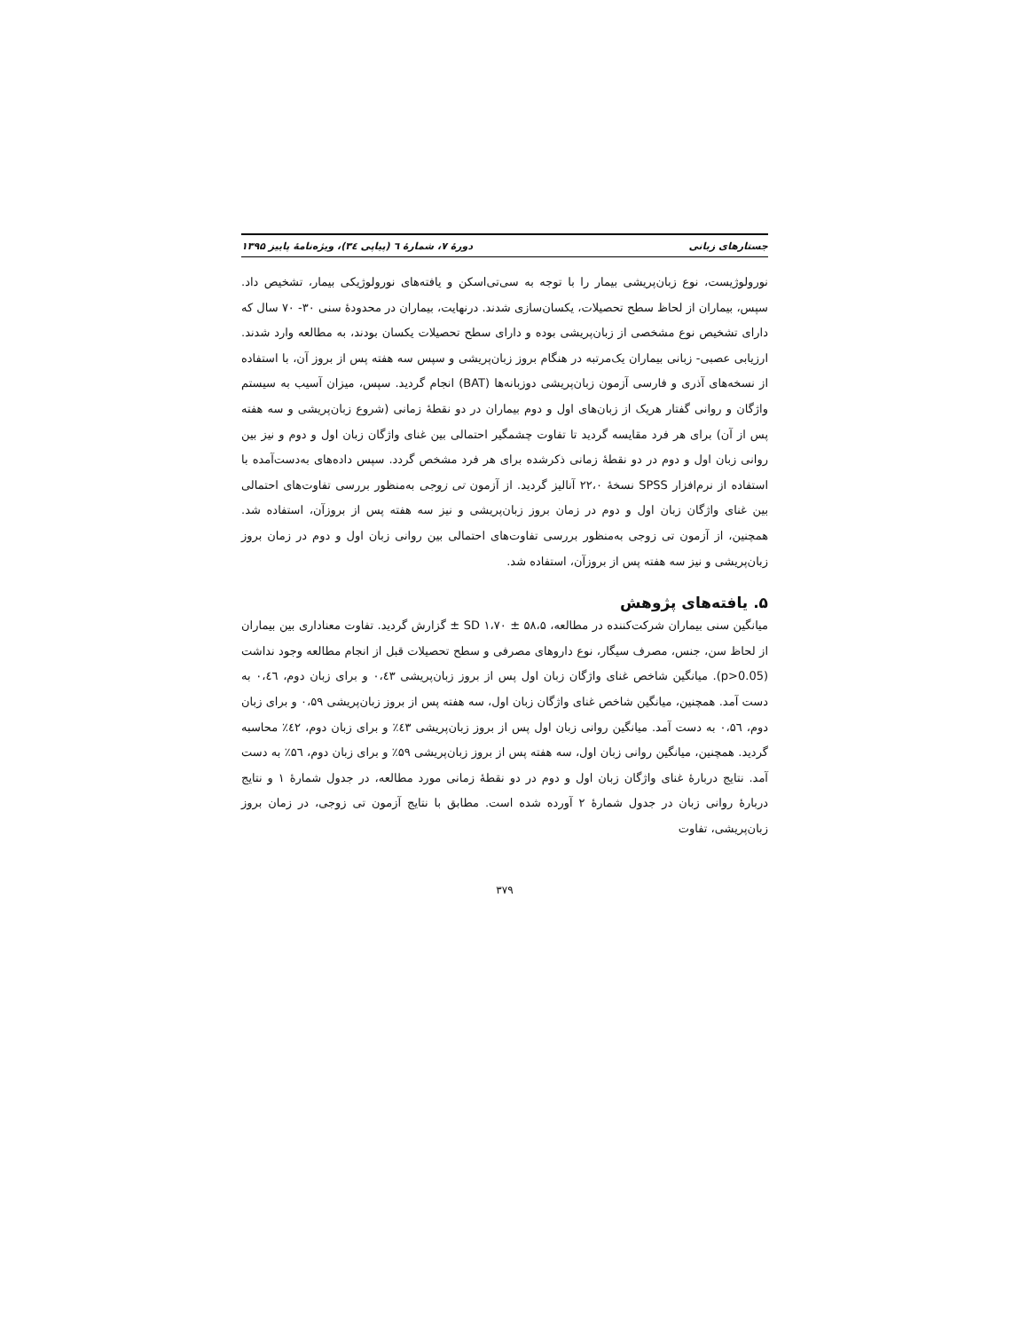جستارهای زبانی دورهٔ ۷، شمارهٔ ٦ (پیاپی ٣٤)، ویژه‌نامهٔ پاییز ۱۳۹۵
نورولوژیست، نوع زبان‌پریشی بیمار را با توجه به سی‌تی‌اسکن و یافته‌های نورولوژیکی بیمار، تشخیص داد. سپس، بیماران از لحاظ سطح تحصیلات، یکسان‌سازی شدند. درنهایت، بیماران در محدودهٔ سنی ۳۰- ۷۰ سال که دارای تشخیص نوع مشخصی از زبان‌پریشی بوده و دارای سطح تحصیلات یکسان بودند، به مطالعه وارد شدند. ارزیابی عصبی- زبانی بیماران یک‌مرتبه در هنگام بروز زبان‌پریشی و سپس سه هفته پس از بروز آن، با استفاده از نسخه‌های آذری و فارسی آزمون زبان‌پریشی دوزبانه‌ها (BAT) انجام گردید. سپس، میزان آسیب به سیستم واژگان و روانی گفتار هریک از زبان‌های اول و دوم بیماران در دو نقطهٔ زمانی (شروع زبان‌پریشی و سه هفته پس از آن) برای هر فرد مقایسه گردید تا تفاوت چشمگیر احتمالی بین غنای واژگان زبان اول و دوم و نیز بین روانی زبان اول و دوم در دو نقطهٔ زمانی ذکرشده برای هر فرد مشخص گردد. سپس داده‌های به‌دست‌آمده با استفاده از نرم‌افزار SPSS نسخهٔ ۲۲،۰ آنالیز گردید. از آزمون تی زوجی به‌منظور بررسی تفاوت‌های احتمالی بین غنای واژگان زبان اول و دوم در زمان بروز زبان‌پریشی و نیز سه هفته پس از بروزآن، استفاده شد. همچنین، از آزمون تی زوجی به‌منظور بررسی تفاوت‌های احتمالی بین روانی زبان اول و دوم در زمان بروز زبان‌پریشی و نیز سه هفته پس از بروزآن، استفاده شد.
۵. یافته‌های پژوهش
میانگین سنی بیماران شرکت‌کننده در مطالعه، SD ۱،۷۰ ± ۵۸،۵ ± گزارش گردید. تفاوت معناداری بین بیماران از لحاظ سن، جنس، مصرف سیگار، نوع داروهای مصرفی و سطح تحصیلات قبل از انجام مطالعه وجود نداشت (p>0.05). میانگین شاخص غنای واژگان زبان اول پس از بروز زبان‌پریشی ۰،٤۳ و برای زبان دوم، ۰،٤٦ به دست آمد. همچنین، میانگین شاخص غنای واژگان زبان اول، سه هفته پس از بروز زبان‌پریشی ۰،۵۹ و برای زبان دوم، ۰،۵٦ به دست آمد. میانگین روانی زبان اول پس از بروز زبان‌پریشی ٤۳٪ و برای زبان دوم، ٤۲٪ محاسبه گردید. همچنین، میانگین روانی زبان اول، سه هفته پس از بروز زبان‌پریشی ۵۹٪ و برای زبان دوم، ۵٦٪ به دست آمد. نتایج دربارهٔ غنای واژگان زبان اول و دوم در دو نقطهٔ زمانی مورد مطالعه، در جدول شمارهٔ ۱ و نتایج دربارهٔ روانی زبان در جدول شمارهٔ ۲ آورده شده است. مطابق با نتایج آزمون تی زوجی، در زمان بروز زبان‌پریشی، تفاوت
۳۷۹